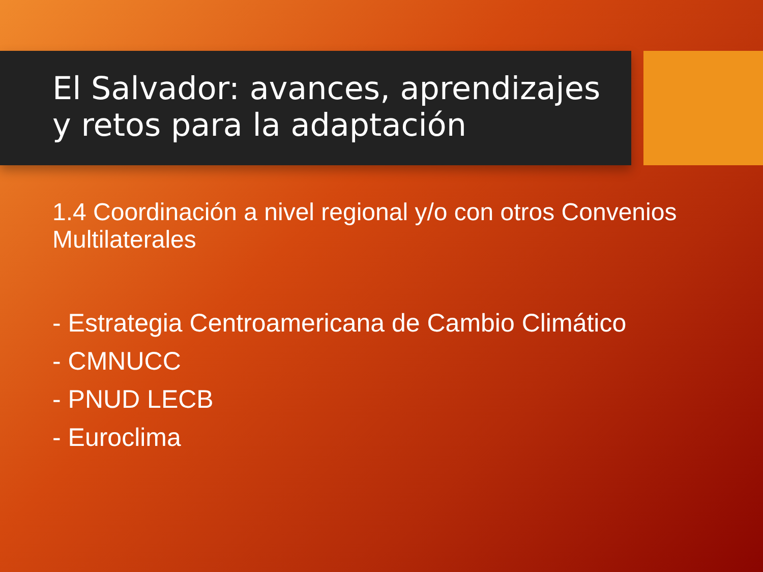El Salvador: avances, aprendizajes y retos para la adaptación
1.4 Coordinación a nivel regional y/o con otros Convenios Multilaterales
- Estrategia Centroamericana de Cambio Climático
- CMNUCC
- PNUD LECB
- Euroclima